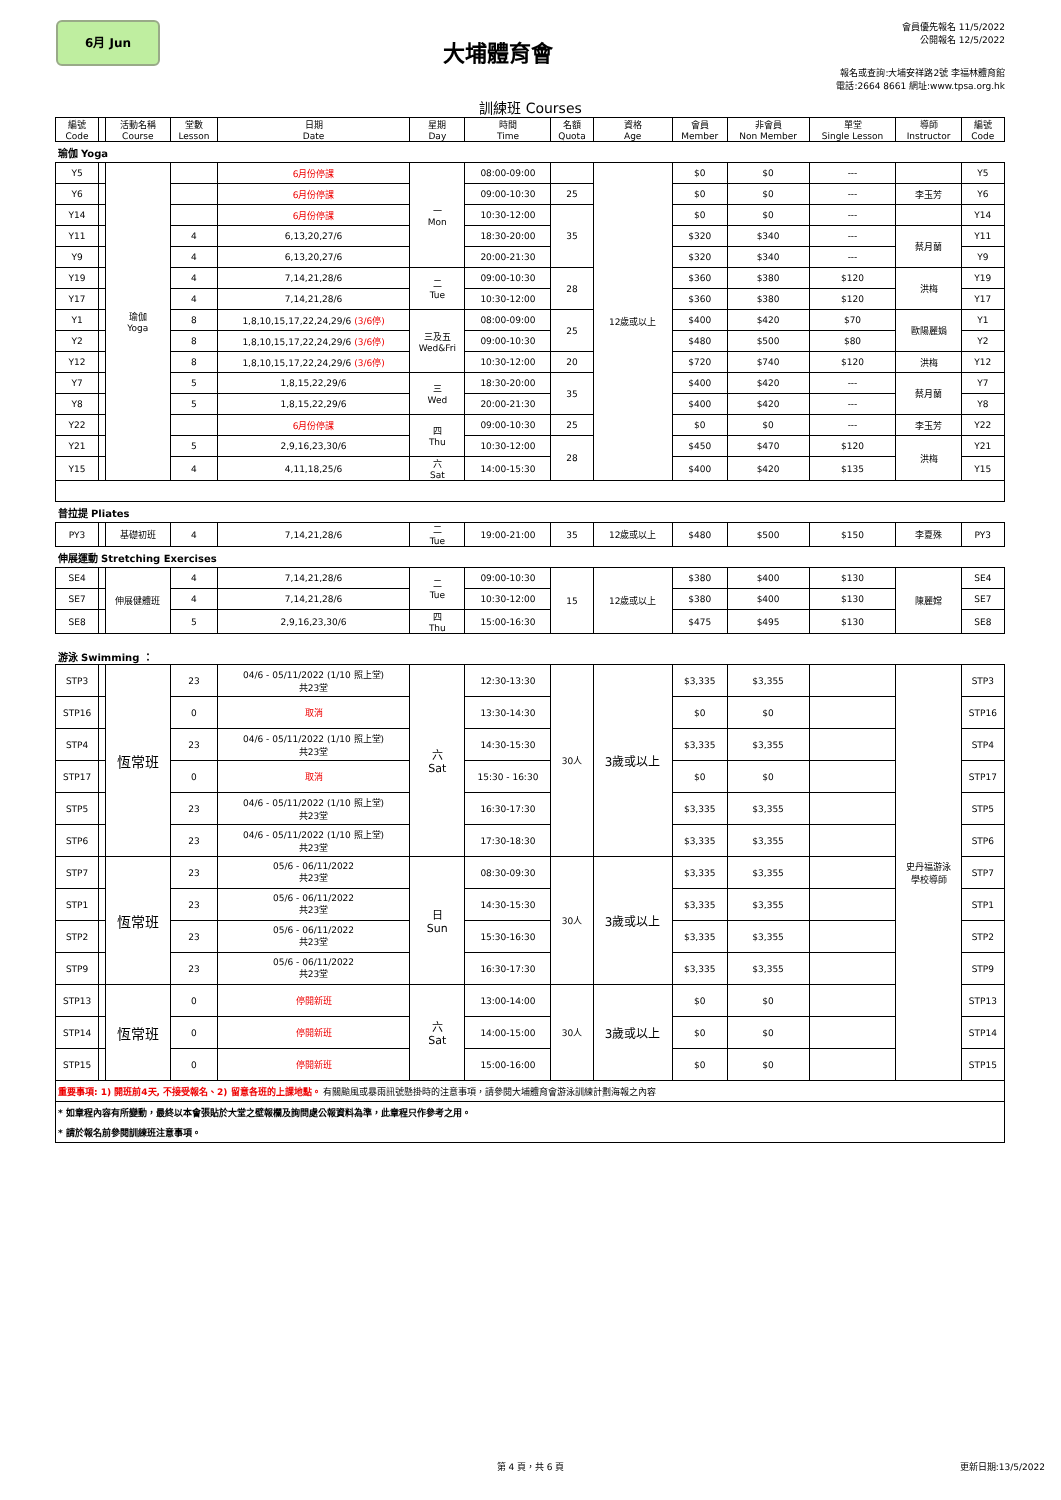6月 Jun
大埔體育會
會員優先報名 11/5/2022
公開報名 12/5/2022
報名或查詢:大埔安祥路2號 李福林體育館
電話:2664 8661 網址:www.tpsa.org.hk
訓練班 Courses
| 編號 Code | | 活動名稱 Course | 堂數 Lesson | 日期 Date | 星期 Day | 時間 Time | 名額 Quota | 資格 Age | 會員 Member | 非會員 Non Member | 單堂 Single Lesson | 導師 Instructor | 編號 Code |
| --- | --- | --- | --- | --- | --- | --- | --- | --- | --- | --- | --- | --- | --- |
| 瑜伽 Yoga | | | | | | | | | | | | | |
| Y5 | | 瑜伽 Yoga | | 6月份停課 | 一 Mon | 08:00-09:00 | | 12歲或以上 | $0 | $0 | --- | | Y5 |
| Y6 | | | | 6月份停課 | | 09:00-10:30 | 25 | | $0 | $0 | --- | 李玉芳 | Y6 |
| Y14 | | | | 6月份停課 | | 10:30-12:00 | 35 | | $0 | $0 | --- | | Y14 |
| Y11 | | | 4 | 6,13,20,27/6 | | 18:30-20:00 | | | $320 | $340 | --- | 蔡月蘭 | Y11 |
| Y9 | | | 4 | 6,13,20,27/6 | | 20:00-21:30 | | | $320 | $340 | --- | | Y9 |
| Y19 | | | 4 | 7,14,21,28/6 | 二 Tue | 09:00-10:30 | 28 | | $360 | $380 | $120 | 洪梅 | Y19 |
| Y17 | | | 4 | 7,14,21,28/6 | | 10:30-12:00 | | | $360 | $380 | $120 | | Y17 |
| Y1 | | | 8 | 1,8,10,15,17,22,24,29/6 (3/6停) | 三及五 Wed&Fri | 08:00-09:00 | 25 | | $400 | $420 | $70 | 歐陽麗娟 | Y1 |
| Y2 | | | 8 | 1,8,10,15,17,22,24,29/6 (3/6停) | | 09:00-10:30 | | | $480 | $500 | $80 | | Y2 |
| Y12 | | | 8 | 1,8,10,15,17,22,24,29/6 (3/6停) | | 10:30-12:00 | 20 | | $720 | $740 | $120 | 洪梅 | Y12 |
| Y7 | | | 5 | 1,8,15,22,29/6 | 三 Wed | 18:30-20:00 | 35 | | $400 | $420 | --- | 蔡月蘭 | Y7 |
| Y8 | | | 5 | 1,8,15,22,29/6 | | 20:00-21:30 | | | $400 | $420 | --- | | Y8 |
| Y22 | | | | 6月份停課 | 四 Thu | 09:00-10:30 | 25 | | $0 | $0 | --- | 李玉芳 | Y22 |
| Y21 | | | 5 | 2,9,16,23,30/6 | | 10:30-12:00 | 28 | | $450 | $470 | $120 | 洪梅 | Y21 |
| Y15 | | | 4 | 4,11,18,25/6 | 六 Sat | 14:00-15:30 | | | $400 | $420 | $135 | | Y15 |
| 普拉提 Pliates | | | | | | | | | | | | | |
| PY3 | | 基礎初班 | 4 | 7,14,21,28/6 | 二 Tue | 19:00-21:00 | 35 | 12歲或以上 | $480 | $500 | $150 | 李夏殊 | PY3 |
| 伸展運動 Stretching Exercises | | | | | | | | | | | | | |
| SE4 | | 伸展健體班 | 4 | 7,14,21,28/6 | 二 Tue | 09:00-10:30 | 15 | 12歲或以上 | $380 | $400 | $130 | 陳麗嫦 | SE4 |
| SE7 | | | 4 | 7,14,21,28/6 | | 10:30-12:00 | | | $380 | $400 | $130 | | SE7 |
| SE8 | | | 5 | 2,9,16,23,30/6 | 四 Thu | 15:00-16:30 | | | $475 | $495 | $130 | | SE8 |
| 游泳 Swimming ： | | | | | | | | | | | | | |
| STP3 | | 恆常班 | 23 | 04/6 - 05/11/2022 (1/10 照上堂) 共23堂 | 六 Sat | 12:30-13:30 | 30人 | 3歲或以上 | $3,335 | $3,355 | | 史丹福游泳 學校導師 | STP3 |
| STP16 | | | 0 | 取消 | | 13:30-14:30 | | | $0 | $0 | | | STP16 |
| STP4 | | | 23 | 04/6 - 05/11/2022 (1/10 照上堂) 共23堂 | | 14:30-15:30 | | | $3,335 | $3,355 | | | STP4 |
| STP17 | | | 0 | 取消 | | 15:30 - 16:30 | | | $0 | $0 | | | STP17 |
| STP5 | | | 23 | 04/6 - 05/11/2022 (1/10 照上堂) 共23堂 | | 16:30-17:30 | | | $3,335 | $3,355 | | | STP5 |
| STP6 | | | 23 | 04/6 - 05/11/2022 (1/10 照上堂) 共23堂 | | 17:30-18:30 | | | $3,335 | $3,355 | | | STP6 |
| STP7 | | 恆常班 | 23 | 05/6 - 06/11/2022 共23堂 | 日 Sun | 08:30-09:30 | 30人 | 3歲或以上 | $3,335 | $3,355 | | | STP7 |
| STP1 | | | 23 | 05/6 - 06/11/2022 共23堂 | | 14:30-15:30 | | | $3,335 | $3,355 | | | STP1 |
| STP2 | | | 23 | 05/6 - 06/11/2022 共23堂 | | 15:30-16:30 | | | $3,335 | $3,355 | | | STP2 |
| STP9 | | | 23 | 05/6 - 06/11/2022 共23堂 | | 16:30-17:30 | | | $3,335 | $3,355 | | | STP9 |
| STP13 | | 恆常班 | 0 | 停開新班 | 六 Sat | 13:00-14:00 | 30人 | 3歲或以上 | $0 | $0 | | | STP13 |
| STP14 | | | 0 | 停開新班 | | 14:00-15:00 | | | $0 | $0 | | | STP14 |
| STP15 | | | 0 | 停開新班 | | 15:00-16:00 | | | $0 | $0 | | | STP15 |
| 重要事項: 1) 開班前4天, 不接受報名、2) 留意各班的上課地點。 有關颱風或暴雨訊號懸掛時的注意事項，請參閱大埔體育會游泳訓練計劃海報之內容 | | | | | | | | | | | | | |
| * 如章程內容有所變動，最終以本會張貼於大堂之壁報欄及詢問處公報資料為準，此章程只作參考之用。 | | | | | | | | | | | | | |
| * 請於報名前參閱訓練班注意事項。 | | | | | | | | | | | | | |
第 4 頁，共 6 頁 更新日期:13/5/2022